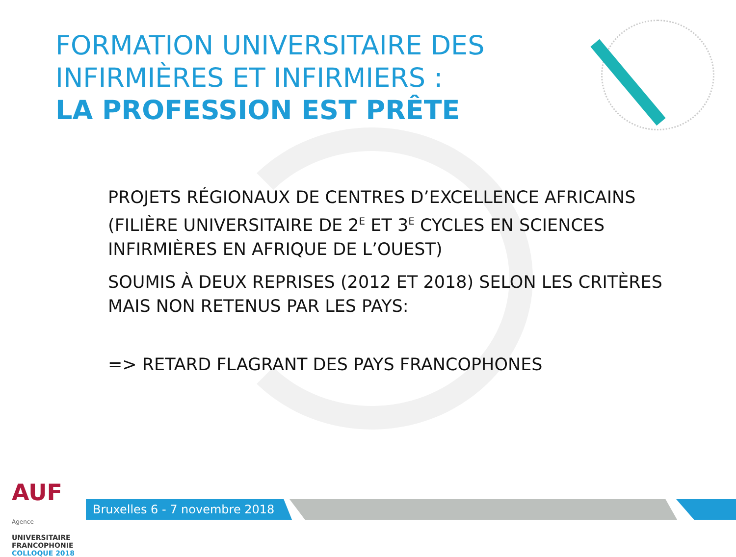FORMATION UNIVERSITAIRE DES
INFIRMIÈRES ET INFIRMIERS :
LA PROFESSION EST PRÊTE
PROJETS RÉGIONAUX DE CENTRES D’EXCELLENCE AFRICAINS (FILIÈRE UNIVERSITAIRE DE 2<sup>E</sup> ET 3<sup>E</sup> CYCLES EN SCIENCES INFIRMIÈRES EN AFRIQUE DE L’OUEST)
SOUMIS À DEUX REPRISES (2012 ET 2018) SELON LES CRITÈRES MAIS NON RETENUS PAR LES PAYS:
=> RETARD FLAGRANT DES PAYS FRANCOPHONES
AUF Agence
UNIVERSITAIRE
FRANCOPHONIE
COLLOQUE 2018
Bruxelles 6 - 7 novembre 2018